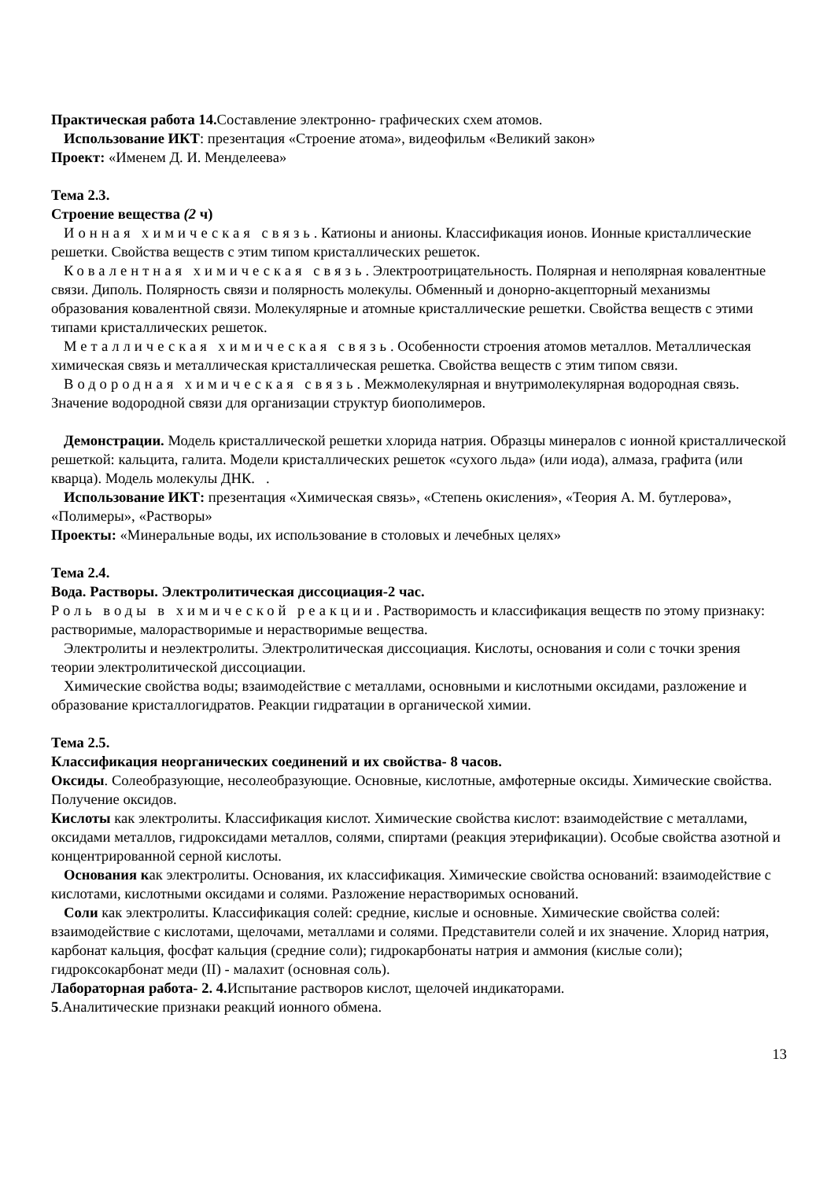Практическая работа 14. Составление электронно- графических схем атомов.
Использование ИКТ: презентация «Строение атома», видеофильм «Великий закон»
Проект: «Именем Д. И. Менделеева»
Тема 2.3.
Строение вещества (2 ч)
Ионная химическая связь. Катионы и анионы. Классификация ионов. Ионные кристаллические решетки. Свойства веществ с этим типом кристаллических решеток.
Ковалентная химическая связь. Электроотрицательность. Полярная и неполярная ковалентные связи. Диполь. Полярность связи и полярность молекулы. Обменный и донорно-акцепторный механизмы образования ковалентной связи. Молекулярные и атомные кристаллические решетки. Свойства веществ с этими типами кристаллических решеток.
Металлическая химическая связь. Особенности строения атомов металлов. Металлическая химическая связь и металлическая кристаллическая решетка. Свойства веществ с этим типом связи.
Водородная химическая связь. Межмолекулярная и внутримолекулярная водородная связь. Значение водородной связи для организации структур биополимеров.
Демонстрации. Модель кристаллической решетки хлорида натрия. Образцы минералов с ионной кристаллической решеткой: кальцита, галита. Модели кристаллических решеток «сухого льда» (или иода), алмаза, графита (или кварца). Модель молекулы ДНК. .
Использование ИКТ: презентация «Химическая связь», «Степень окисления», «Теория А. М. бутлерова», «Полимеры», «Растворы»
Проекты: «Минеральные воды, их использование в столовых и лечебных целях»
Тема 2.4.
Вода. Растворы. Электролитическая диссоциация-2 час.
Роль воды в химической реакции. Растворимость и классификация веществ по этому признаку: растворимые, малорастворимые и нерастворимые вещества.
Электролиты и неэлектролиты. Электролитическая диссоциация. Кислоты, основания и соли с точки зрения теории электролитической диссоциации.
Химические свойства воды; взаимодействие с металлами, основными и кислотными оксидами, разложение и образование кристаллогидратов. Реакции гидратации в органической химии.
Тема 2.5.
Классификация неорганических соединений и их свойства- 8 часов.
Оксиды. Солеобразующие, несолеобразующие. Основные, кислотные, амфотерные оксиды. Химические свойства. Получение оксидов.
Кислоты как электролиты. Классификация кислот. Химические свойства кислот: взаимодействие с металлами, оксидами металлов, гидроксидами металлов, солями, спиртами (реакция этерификации). Особые свойства азотной и концентрированной серной кислоты.
Основания как электролиты. Основания, их классификация. Химические свойства оснований: взаимодействие с кислотами, кислотными оксидами и солями. Разложение нерастворимых оснований.
Соли как электролиты. Классификация солей: средние, кислые и основные. Химические свойства солей: взаимодействие с кислотами, щелочами, металлами и солями. Представители солей и их значение. Хлорид натрия, карбонат кальция, фосфат кальция (средние соли); гидрокарбонаты натрия и аммония (кислые соли); гидроксокарбонат меди (II) - малахит (основная соль).
Лабораторная работа- 2. 4. Испытание растворов кислот, щелочей индикаторами.
5.Аналитические признаки реакций ионного обмена.
13